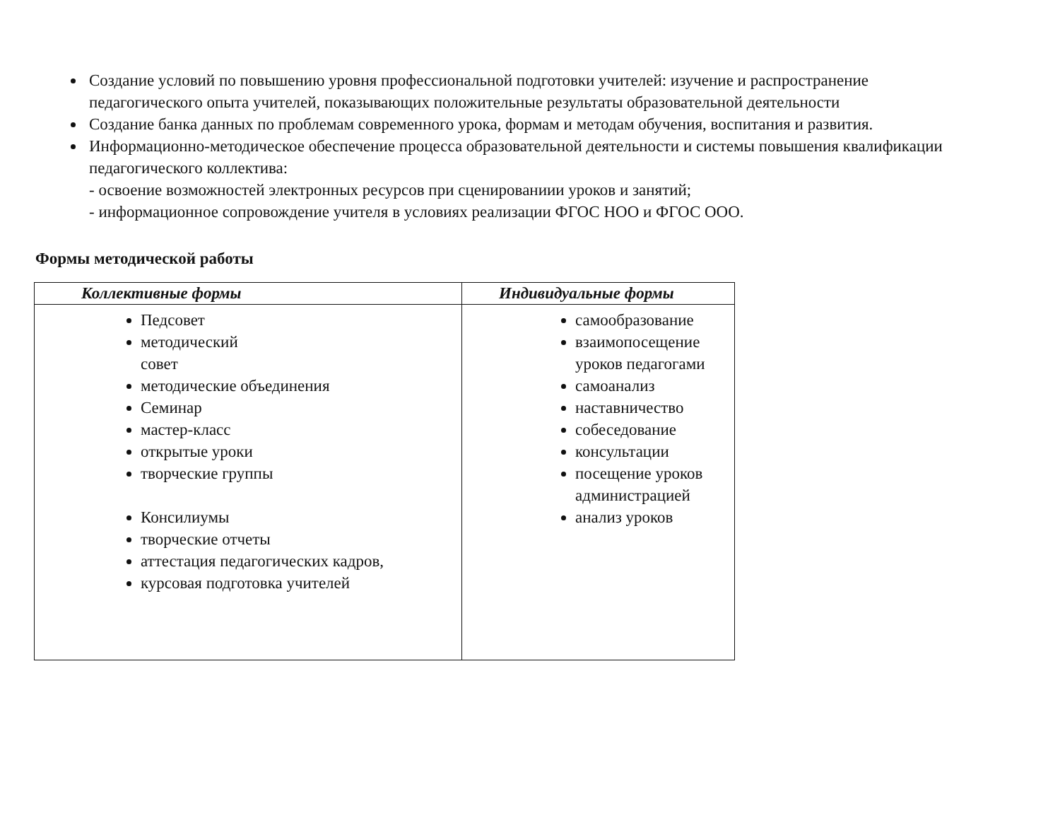Создание условий по повышению уровня профессиональной подготовки учителей: изучение и распространение педагогического опыта учителей, показывающих положительные результаты образовательной деятельности
Создание банка данных по проблемам современного урока, формам и методам обучения, воспитания и развития.
Информационно-методическое обеспечение процесса образовательной деятельности и системы повышения квалификации педагогического коллектива:
- освоение возможностей электронных ресурсов при сценированиии уроков и занятий;
- информационное сопровождение учителя в условиях реализации ФГОС НОО и ФГОС ООО.
Формы методической работы
| Коллективные формы | Индивидуальные формы |
| --- | --- |
| Педсовет методический совет методические объединения Семинар мастер-класс открытые уроки творческие группы Консилиумы творческие отчеты аттестация педагогических кадров, курсовая подготовка учителей | самообразование взаимопосещение уроков педагогами самоанализ наставничество собеседование консультации посещение уроков администрацией анализ уроков |